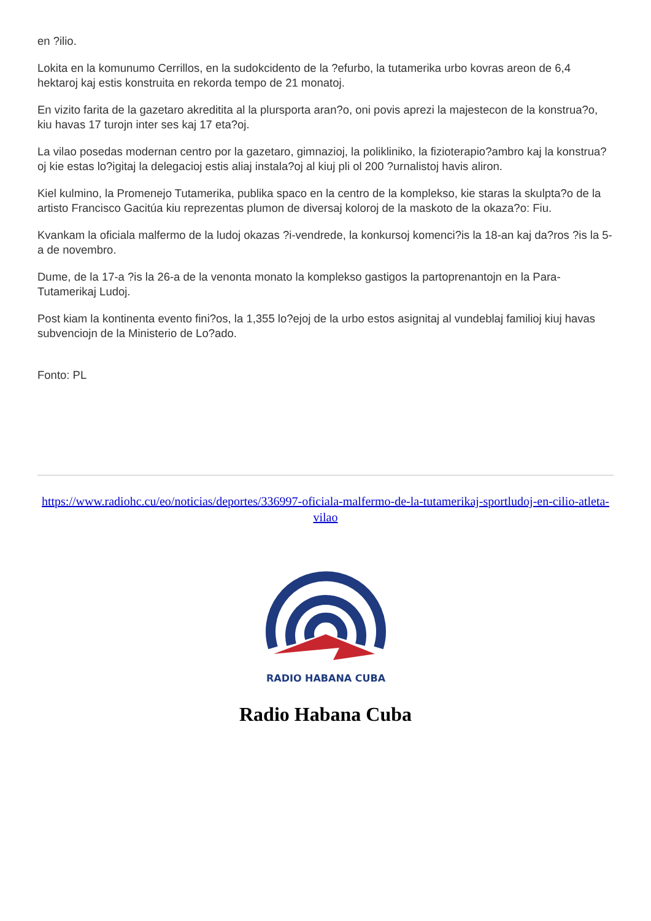en ?ilio.
Lokita en la komunumo Cerrillos, en la sudokcidento de la ?efurbo, la tutamerika urbo kovras areon de 6,4 hektaroj kaj estis konstruita en rekorda tempo de 21 monatoj.
En vizito farita de la gazetaro akreditita al la plursporta aran?o, oni povis aprezi la majestecon de la konstrua?o, kiu havas 17 turojn inter ses kaj 17 eta?oj.
La vilao posedas modernan centro por la gazetaro, gimnazioj, la polikliniko, la fizioterapio?ambro kaj la konstrua?oj kie estas lo?igitaj la delegacioj estis aliaj instala?oj al kiuj pli ol 200 ?urnalistoj havis aliron.
Kiel kulmino, la Promenejo Tutamerika, publika spaco en la centro de la komplekso, kie staras la skulpta?o de la artisto Francisco Gacitúa kiu reprezentas plumon de diversaj koloroj de la maskoto de la okaza?o: Fiu.
Kvankam la oficiala malfermo de la ludoj okazas ?i-vendrede, la konkursoj komenci?is la 18-an kaj da?ros ?is la 5-a de novembro.
Dume, de la 17-a ?is la 26-a de la venonta monato la komplekso gastigos la partoprenantojn en la Para-Tutamerikaj Ludoj.
Post kiam la kontinenta evento fini?os, la 1,355 lo?ejoj de la urbo estos asignitaj al vundeblaj familioj kiuj havas subvenciojn de la Ministerio de Lo?ado.
Fonto: PL
https://www.radiohc.cu/eo/noticias/deportes/336997-oficiala-malfermo-de-la-tutamerikaj-sportludoj-en-cilio-atleta-vilao
RADIO HABANA CUBA
Radio Habana Cuba